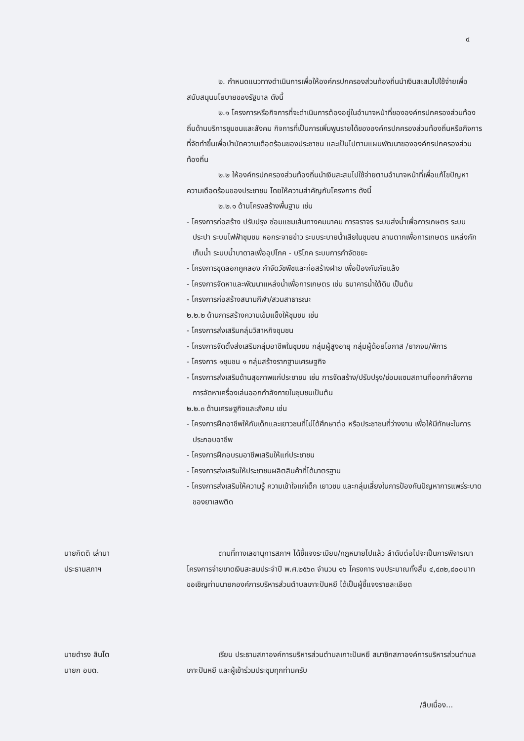๔
๒. กำหนดแนวทางดำเนินการเพื่อให้องค์กรปกครองส่วนท้องถิ่นนำเงินสะสมไปใช้จ่ายเพื่อสนับสนุนนโยบายของรัฐบาล ดังนี้
๒.๑ โครงการหรือกิจการที่จะดำเนินการต้องอยู่ในอำนาจหน้าที่ขององค์กรปกครองส่วนท้องถิ่นด้านบริการชุมชนและสังคม กิจการที่เป็นการเพิ่มพูนรายได้ขององค์กรปกครองส่วนท้องถิ่นหรือกิจการที่จัดทำขึ้นเพื่อบำบัดความเดือดร้อนของประชาชน และเป็นไปตามแผนพัฒนาขององค์กรปกครองส่วนท้องถิ่น
๒.๒ ให้องค์กรปกครองส่วนท้องถิ่นนำเงินสะสมไปใช้จ่ายตามอำนาจหน้าที่เพื่อแก้ไขปัญหาความเดือดร้อนของประชาชน โดยให้ความสำคัญกับโครงการ ดังนี้
๒.๒.๑ ด้านโครงสร้างพื้นฐาน เช่น
- โครงการก่อสร้าง ปรับปรุง ซ่อมแซมเส้นทางคมนาคม การจราจร ระบบส่งน้ำเพื่อการเกษตร ระบบประปา ระบบไฟฟ้าชุมชน หอกระจายข่าว ระบบระบายน้ำเสียในชุมชน ลานตากเพื่อการเกษตร แหล่งกักเก็บน้ำ ระบบน้ำบาดาลเพื่ออุปโภค - บริโภค ระบบการกำจัดขยะ
- โครงการขุดลอกคูคลอง กำจัดวัชพืชและก่อสร้างฝาย เพื่อป้องกันภัยแล้ง
- โครงการจัดหาและพัฒนาแหล่งน้ำเพื่อการเกษตร เช่น ธนาคารน้ำใต้ดิน เป็นต้น
- โครงการก่อสร้างสนามกีฬา/สวนสาธารณะ
๒.๒.๒ ด้านการสร้างความเข้มแข็งให้ชุมชน เช่น
- โครงการส่งเสริมกลุ่มวิสาหกิจชุมชน
- โครงการจัดตั้งส่งเสริมกลุ่มอาชีพในชุมชน กลุ่มผู้สูงอายุ กลุ่มผู้ด้อยโอกาส /ยากจน/พิการ
- โครงการ ๑ชุมชน ๑ กลุ่มสร้างรากฐานเศรษฐกิจ
- โครงการส่งเสริมด้านสุขภาพแก่ประชาชน เช่น การจัดสร้าง/ปรับปรุง/ซ่อมแซมสถานที่ออกกำลังกาย การจัดหาเครื่องเล่นออกกำลังกายในชุมชนเป็นต้น
๒.๒.๓ ด้านเศรษฐกิจและสังคม เช่น
- โครงการฝึกอาชีพให้กับเด็กและเยาวชนที่ไม่ได้ศึกษาต่อ หรือประชาชนที่ว่างงาน เพื่อให้มีทักษะในการประกอบอาชีพ
- โครงการฝึกอบรมอาชีพเสริมให้แก่ประชาชน
- โครงการส่งเสริมให้ประชาชนผลิตสินค้าที่ได้มาตรฐาน
- โครงการส่งเสริมให้ความรู้ ความเข้าใจแก่เด็ก เยาวชน และกลุ่มเสี่ยงในการป้องกันปัญหาการแพร่ระบาดของยาเสพติด
นายกิตติ เล่านา
ประธานสภาฯ
ตามที่ทางเลขานุการสภาฯ ได้ชี้แจงระเบียบ/กฎหมายไปแล้ว ลำดับต่อไปจะเป็นการพิจารณาโครงการจ่ายขาดเงินสะสมประจำปี พ.ศ.๒๕๖๓ จำนวน ๑๖ โครงการ งบประมาณทั้งสิ้น ๔,๔๓๒,๘๐๐บาท ขอเชิญท่านนายกองค์การบริหารส่วนตำบลเกาะปันหยี ได้เป็นผู้ชี้แจงรายละเอียด
นายดำรง สินโต
นายก อบต.
เรียน ประธานสภาองค์การบริหารส่วนตำบลเกาะปันหยี สมาชิกสภาองค์การบริหารส่วนตำบลเกาะปันหยี และผู้เข้าร่วมประชุมทุกท่านครับ
/สืบเนื่อง...